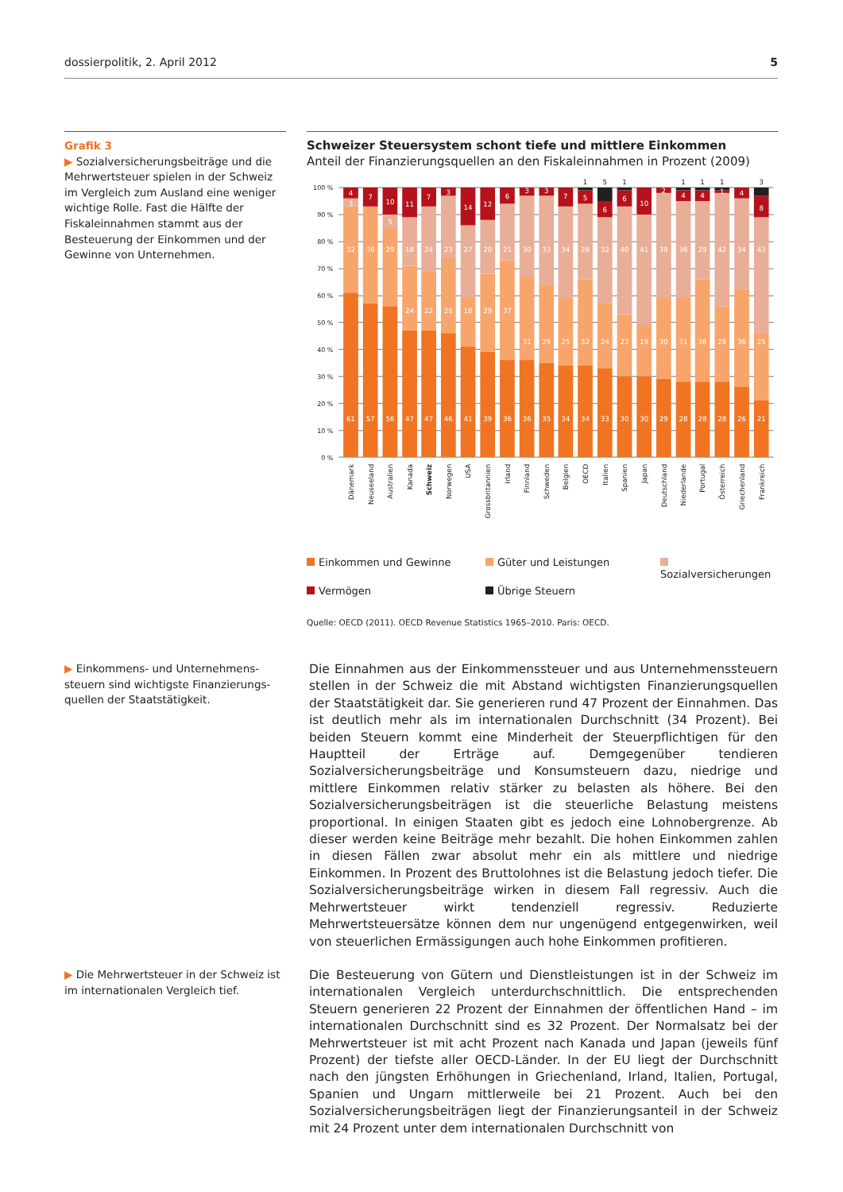dossierpolitik, 2. April 2012 5
Grafik 3
▶ Sozialversicherungsbeiträge und die Mehrwertsteuer spielen in der Schweiz im Vergleich zum Ausland eine weniger wichtige Rolle. Fast die Hälfte der Fiskaleinnahmen stammt aus der Besteuerung der Einkommen und der Gewinne von Unternehmen.
Schweizer Steuersystem schont tiefe und mittlere Einkommen
Anteil der Finanzierungsquellen an den Fiskaleinnahmen in Prozent (2009)
100 %
90 %
80 %
70 %
60 %
50 %
40 %
30 %
20 %
10 %
0 %
61
57
56
47
47
46
41
39
36
36
35
34
34
33
30
30
29
28
28
28
26
21
32
36
29
24
22
28
18
29
37
31
29
25
32
24
23
19
30
31
38
28
36
25
3
5
18
24
23
27
20
21
30
33
34
28
32
40
41
39
36
29
42
34
43
4
7
10
11
7
3
14
12
6
3
3
7
5
6
6
10
2
4
4
1
4
8
1
5
1
1
1
1
3
Dänemark
Neuseeland
Australien
Kanada
Schweiz
Norwegen
USA
Grossbritannien
Irland
Finnland
Schweden
Belgien
OECD
Italien
Spanien
Japan
Deutschland
Niederlande
Portugal
Österreich
Griechenland
Frankreich
Einkommen und Gewinne Güter und Leistungen Sozialversicherungen Vermögen Übrige Steuern
Quelle: OECD (2011). OECD Revenue Statistics 1965–2010. Paris: OECD.
▶ Einkommens- und Unternehmens­steuern sind wichtigste Finanzierungs­quellen der Staatstätigkeit.
Die Einnahmen aus der Einkommenssteuer und aus Unternehmenssteuern stellen in der Schweiz die mit Abstand wichtigsten Finanzierungsquellen der Staatstätigkeit dar. Sie generieren rund 47 Prozent der Einnahmen. Das ist deutlich mehr als im internationalen Durchschnitt (34 Prozent). Bei beiden Steuern kommt eine Minderheit der Steuerpflichtigen für den Hauptteil der Er­träge auf. Demgegenüber tendieren Sozialversicherungsbeiträge und Konsum­steuern dazu, niedrige und mittlere Einkommen relativ stärker zu belasten als höhere. Bei den Sozialversicherungsbeiträgen ist die steuerliche Belastung meistens proportional. In einigen Staaten gibt es jedoch eine Lohnobergrenze. Ab dieser werden keine Beiträge mehr bezahlt. Die hohen Einkommen zahlen in diesen Fällen zwar absolut mehr ein als mittlere und niedrige Einkommen. In Prozent des Bruttolohnes ist die Belastung jedoch tiefer. Die Sozialversiche­rungsbeiträge wirken in diesem Fall regressiv. Auch die Mehrwertsteuer wirkt tendenziell regressiv. Reduzierte Mehrwertsteuersätze können dem nur unge­nügend entgegenwirken, weil von steuerlichen Ermässigungen auch hohe Ein­kommen profitieren.
▶ Die Mehrwertsteuer in der Schweiz ist im internationalen Vergleich tief.
Die Besteuerung von Gütern und Dienstleistungen ist in der Schweiz im interna­tionalen Vergleich unterdurchschnittlich. Die entsprechenden Steuern generie­ren 22 Prozent der Einnahmen der öffentlichen Hand – im internationalen Durchschnitt sind es 32 Prozent. Der Normalsatz bei der Mehrwertsteuer ist mit acht Prozent nach Kanada und Japan (jeweils fünf Prozent) der tiefste aller OECD-Länder. In der EU liegt der Durchschnitt nach den jüngsten Erhöhungen in Griechenland, Irland, Italien, Portugal, Spanien und Ungarn mittlerweile bei 21 Prozent. Auch bei den Sozialversicherungsbeiträgen liegt der Finanzierungs­anteil in der Schweiz mit 24 Prozent unter dem internationalen Durchschnitt von